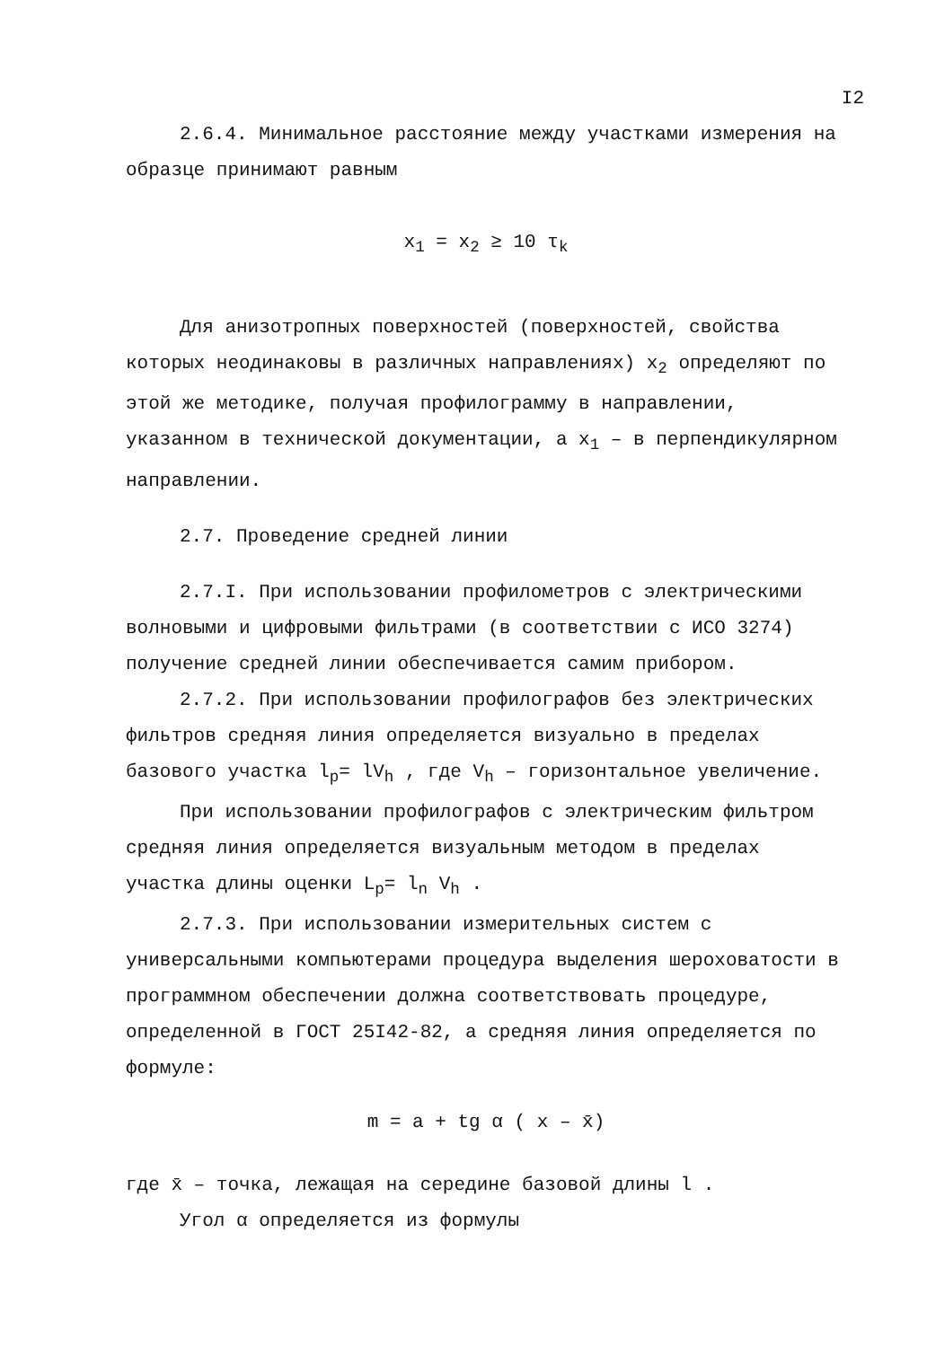I2
2.6.4. Минимальное расстояние между участками измерения на образце принимают равным
x<sub>1</sub> = x<sub>2</sub> ≥ 10 τ<sub>k</sub>
Для анизотропных поверхностей (поверхностей, свойства которых неодинаковы в различных направлениях) x<sub>2</sub> определяют по этой же методике, получая профилограмму в направлении, указанном в технической документации, а x<sub>1</sub> – в перпендикулярном направлении.
2.7. Проведение средней линии
2.7.I. При использовании профилометров с электрическими волновыми и цифровыми фильтрами (в соответствии с ИСО 3274) получение средней линии обеспечивается самим прибором.
2.7.2. При использовании профилографов без электрических фильтров средняя линия определяется визуально в пределах базового участка l<sub>p</sub>= lV<sub>h</sub> , где V<sub>h</sub> – горизонтальное увеличение.
При использовании профилографов с электрическим фильтром средняя линия определяется визуальным методом в пределах участка длины оценки L<sub>p</sub>= l<sub>n</sub> V<sub>h</sub> .
2.7.3. При использовании измерительных систем с универсальными компьютерами процедура выделения шероховатости в программном обеспечении должна соответствовать процедуре, определенной в ГОСТ 25I42-82, а средняя линия определяется по формуле:
m = a + tg α ( x – x̄)
где x̄ – точка, лежащая на середине базовой длины l .
Угол α определяется из формулы